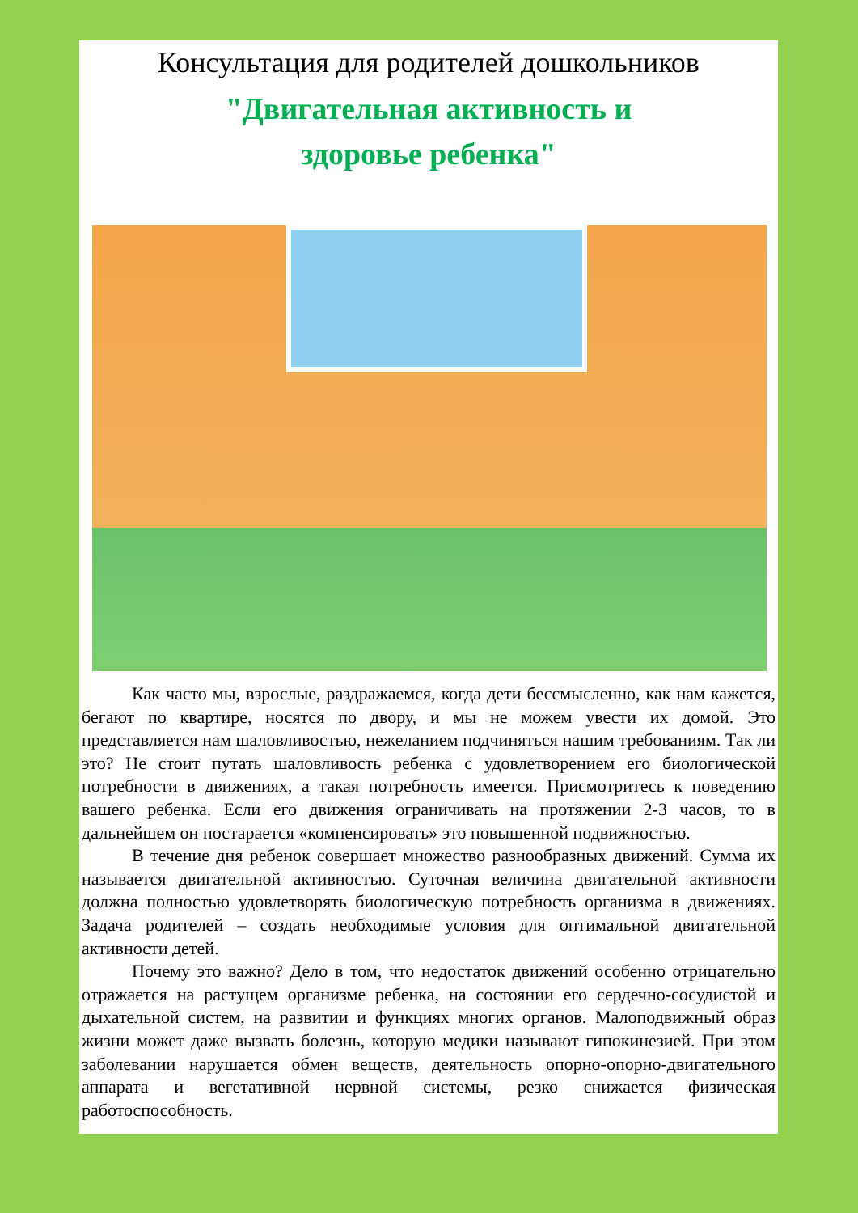Консультация для родителей дошкольников
"Двигательная активность и
здоровье ребенка"
Как часто мы, взрослые, раздражаемся, когда дети бессмысленно, как нам кажется, бегают по квартире, носятся по двору, и мы не можем увести их домой. Это представляется нам шаловливостью, нежеланием подчиняться нашим требованиям. Так ли это? Не стоит путать шаловливость ребенка с удовлетворением его биологической потребности в движениях, а такая потребность имеется. Присмотритесь к поведению вашего ребенка. Если его движения ограничивать на протяжении 2-3 часов, то в дальнейшем он постарается «компенсировать» это повышенной подвижностью.
В течение дня ребенок совершает множество разнообразных движений. Сумма их называется двигательной активностью. Суточная величина двигательной активности должна полностью удовлетворять биологическую потребность организма в движениях. Задача родителей – создать необходимые условия для оптимальной двигательной активности детей.
Почему это важно? Дело в том, что недостаток движений особенно отрицательно отражается на растущем организме ребенка, на состоянии его сердечно-сосудистой и дыхательной систем, на развитии и функциях многих органов. Малоподвижный образ жизни может даже вызвать болезнь, которую медики называют гипокинезией. При этом заболевании нарушается обмен веществ, деятельность опорно-опорно-двигательного аппарата и вегетативной нервной системы, резко снижается физическая работоспособность.